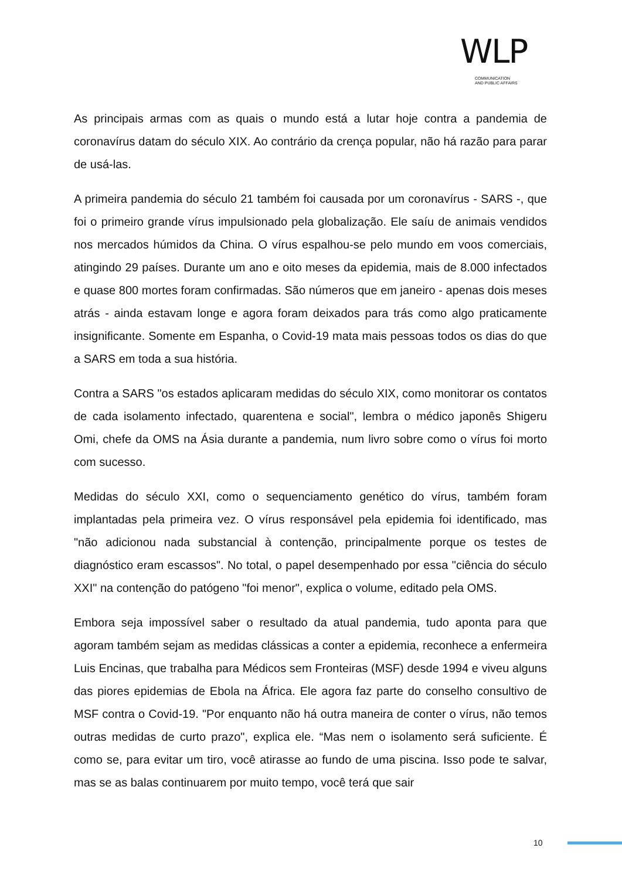WLP
COMMUNICATION
AND PUBLIC AFFAIRS
As principais armas com as quais o mundo está a lutar hoje contra a pandemia de coronavírus datam do século XIX. Ao contrário da crença popular, não há razão para parar de usá-las.
A primeira pandemia do século 21 também foi causada por um coronavírus - SARS -, que foi o primeiro grande vírus impulsionado pela globalização. Ele saíu de animais vendidos nos mercados húmidos da China. O vírus espalhou-se pelo mundo em voos comerciais, atingindo 29 países. Durante um ano e oito meses da epidemia, mais de 8.000 infectados e quase 800 mortes foram confirmadas. São números que em janeiro - apenas dois meses atrás - ainda estavam longe e agora foram deixados para trás como algo praticamente insignificante. Somente em Espanha, o Covid-19 mata mais pessoas todos os dias do que a SARS em toda a sua história.
Contra a SARS "os estados aplicaram medidas do século XIX, como monitorar os contatos de cada isolamento infectado, quarentena e social", lembra o médico japonês Shigeru Omi, chefe da OMS na Ásia durante a pandemia, num livro sobre como o vírus foi morto com sucesso.
Medidas do século XXI, como o sequenciamento genético do vírus, também foram implantadas pela primeira vez. O vírus responsável pela epidemia foi identificado, mas "não adicionou nada substancial à contenção, principalmente porque os testes de diagnóstico eram escassos". No total, o papel desempenhado por essa "ciência do século XXI" na contenção do patógeno "foi menor", explica o volume, editado pela OMS.
Embora seja impossível saber o resultado da atual pandemia, tudo aponta para que agoram também sejam as medidas clássicas a conter a epidemia, reconhece a enfermeira Luis Encinas, que trabalha para Médicos sem Fronteiras (MSF) desde 1994 e viveu alguns das piores epidemias de Ebola na África. Ele agora faz parte do conselho consultivo de MSF contra o Covid-19. "Por enquanto não há outra maneira de conter o vírus, não temos outras medidas de curto prazo", explica ele. “Mas nem o isolamento será suficiente. É como se, para evitar um tiro, você atirasse ao fundo de uma piscina. Isso pode te salvar, mas se as balas continuarem por muito tempo, você terá que sair
10